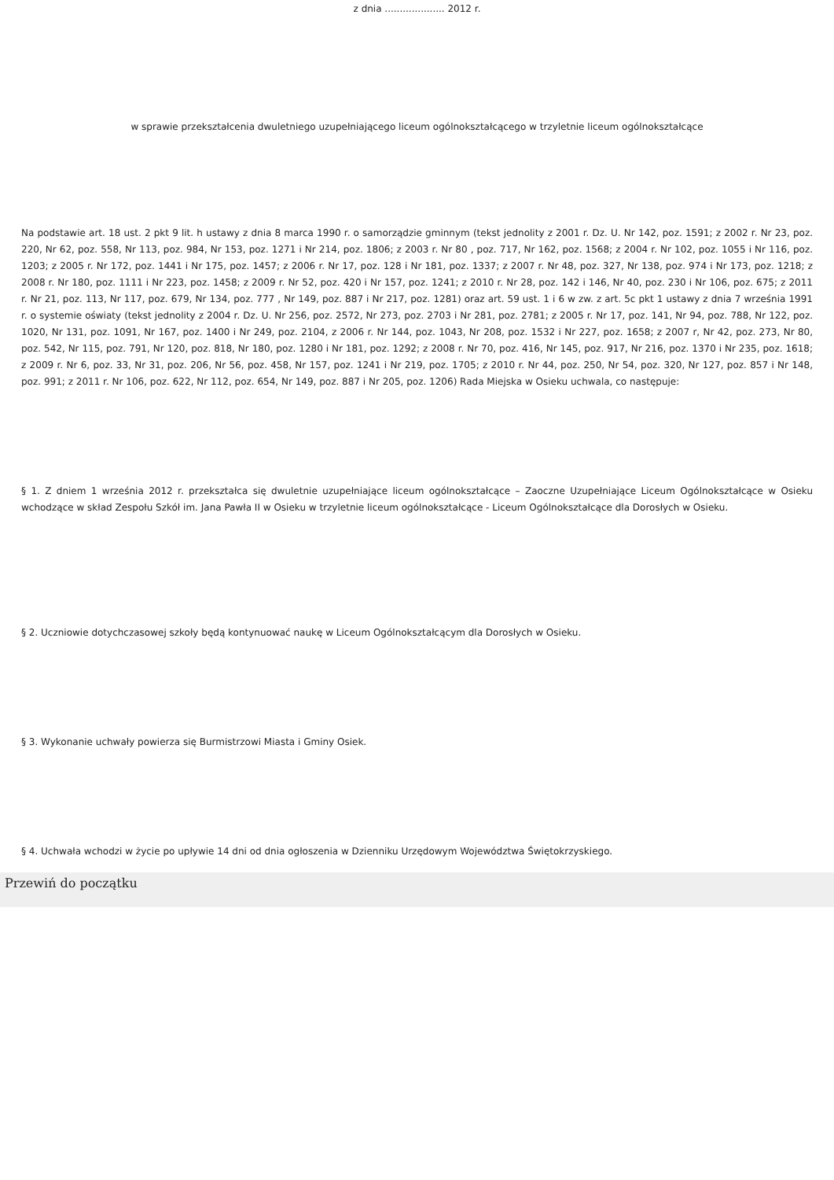z dnia .................... 2012 r.
w sprawie przekształcenia dwuletniego uzupełniającego liceum ogólnokształcącego w trzyletnie liceum ogólnokształcące
Na podstawie art. 18 ust. 2 pkt 9 lit. h ustawy z dnia 8 marca 1990 r. o samorządzie gminnym (tekst jednolity z 2001 r. Dz. U. Nr 142, poz. 1591; z 2002 r. Nr 23, poz. 220, Nr 62, poz. 558, Nr 113, poz. 984, Nr 153, poz. 1271 i Nr 214, poz. 1806; z 2003 r. Nr 80 , poz. 717, Nr 162, poz. 1568; z 2004 r. Nr 102, poz. 1055 i Nr 116, poz. 1203; z 2005 r. Nr 172, poz. 1441 i Nr 175, poz. 1457; z 2006 r. Nr 17, poz. 128 i Nr 181, poz. 1337; z 2007 r. Nr 48, poz. 327, Nr 138, poz. 974 i Nr 173, poz. 1218; z 2008 r. Nr 180, poz. 1111 i Nr 223, poz. 1458; z 2009 r. Nr 52, poz. 420 i Nr 157, poz. 1241; z 2010 r. Nr 28, poz. 142 i 146, Nr 40, poz. 230 i Nr 106, poz. 675; z 2011 r. Nr 21, poz. 113, Nr 117, poz. 679, Nr 134, poz. 777 , Nr 149, poz. 887 i Nr 217, poz. 1281) oraz art. 59 ust. 1 i 6 w zw. z art. 5c pkt 1 ustawy z dnia 7 września 1991 r. o systemie oświaty (tekst jednolity z 2004 r. Dz. U. Nr 256, poz. 2572, Nr 273, poz. 2703 i Nr 281, poz. 2781; z 2005 r. Nr 17, poz. 141, Nr 94, poz. 788, Nr 122, poz. 1020, Nr 131, poz. 1091, Nr 167, poz. 1400 i Nr 249, poz. 2104, z 2006 r. Nr 144, poz. 1043, Nr 208, poz. 1532 i Nr 227, poz. 1658; z 2007 r, Nr 42, poz. 273, Nr 80, poz. 542, Nr 115, poz. 791, Nr 120, poz. 818, Nr 180, poz. 1280 i Nr 181, poz. 1292; z 2008 r. Nr 70, poz. 416, Nr 145, poz. 917, Nr 216, poz. 1370 i Nr 235, poz. 1618; z 2009 r. Nr 6, poz. 33, Nr 31, poz. 206, Nr 56, poz. 458, Nr 157, poz. 1241 i Nr 219, poz. 1705; z 2010 r. Nr 44, poz. 250, Nr 54, poz. 320, Nr 127, poz. 857 i Nr 148, poz. 991; z 2011 r. Nr 106, poz. 622, Nr 112, poz. 654, Nr 149, poz. 887 i Nr 205, poz. 1206) Rada Miejska w Osieku uchwala, co następuje:
§ 1. Z dniem 1 września 2012 r. przekształca się dwuletnie uzupełniające liceum ogólnokształcące – Zaoczne Uzupełniające Liceum Ogólnokształcące w Osieku wchodzące w skład Zespołu Szkół im. Jana Pawła II w Osieku w trzyletnie liceum ogólnokształcące - Liceum Ogólnokształcące dla Dorosłych w Osieku.
§ 2. Uczniowie dotychczasowej szkoły będą kontynuować naukę w Liceum Ogólnokształcącym dla Dorosłych w Osieku.
§ 3. Wykonanie uchwały powierza się Burmistrzowi Miasta i Gminy Osiek.
§ 4. Uchwała wchodzi w życie po upływie 14 dni od dnia ogłoszenia w Dzienniku Urzędowym Województwa Świętokrzyskiego.
Przewiń do początku